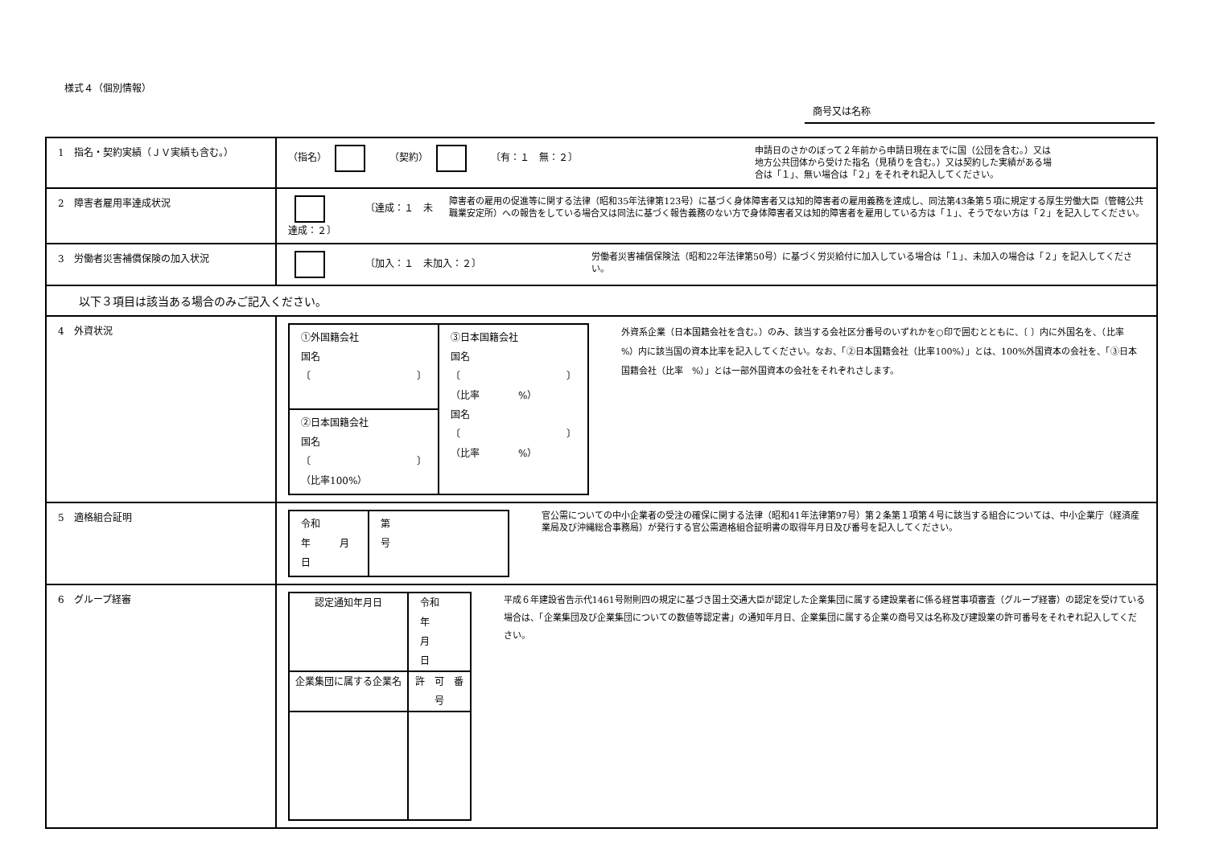様式４（個別情報）
商号又は名称
| 1 指名・契約実績（ＪＶ実績も含む。） | （指名） （契約） 〔有：１ 無：２〕 申請日のさかのぼって２年前から申請日現在までに国（公団を含む。）又は 地方公共団体から受けた指名（見積りを含む。）又は契約した実績がある場 合は「１」、無い場合は「２」をそれぞれ記入してください。 |
| 2 障害者雇用率達成状況 | 〔達成：１ 未達成：２〕 障害者の雇用の促進等に関する法律（昭和35年法律第123号）に基づく身体障害者又は知的障害者の雇用義務を達成し、同法第43条第５項に規定する厚生労働大臣（管轄公共職業安定所）への報告をしている場合又は同法に基づく報告義務のない方で身体障害者又は知的障害者を雇用している方は「１」、そうでない方は「２」を記入してください。 |
| 3 労働者災害補償保険の加入状況 | 〔加入：１ 未加入：２〕 労働者災害補償保険法（昭和22年法律第50号）に基づく労災給付に加入している場合は「１」、未加入の場合は「２」を記入してください。 |
| 以下３項目は該当ある場合のみご記入ください。 | |
| 4 外資状況 | / ①外国籍会社 国名 〔 〕 / ③日本国籍会社 国名 〔 〕 （比率 %） 国名 〔 〕 （比率 %） / / ②日本国籍会社 国名 〔 〕 （比率100%） / / 外資系企業（日本国籍会社を含む。）のみ、該当する会社区分番号のいずれかを○印で囲むとともに、〔 〕内に外国名を、（比率 %）内に該当国の資本比率を記入してください。なお、「②日本国籍会社（比率100%）」とは、100%外国資本の会社を、「③日本国籍会社（比率 %）」とは一部外国資本の会社をそれぞれさします。 |
| 5 適格組合証明 | / 令和 年 月 日 / 第 号 / 官公需についての中小企業者の受注の確保に関する法律（昭和41年法律第97号）第２条第１項第４号に該当する組合については、中小企業庁（経済産業局及び沖縄総合事務局）が発行する官公需適格組合証明書の取得年月日及び番号を記入してください。 |
| 6 グループ経審 | / 認定通知年月日 / 令和 年 月 日 / / 企業集団に属する企業名 / 許 可 番 号 / 平成６年建設省告示代1461号附則四の規定に基づき国土交通大臣が認定した企業集団に属する建設業者に係る経営事項審査（グループ経審）の認定を受けている場合は、「企業集団及び企業集団についての数値等認定書」の通知年月日、企業集団に属する企業の商号又は名称及び建設業の許可番号をそれぞれ記入してください。 |